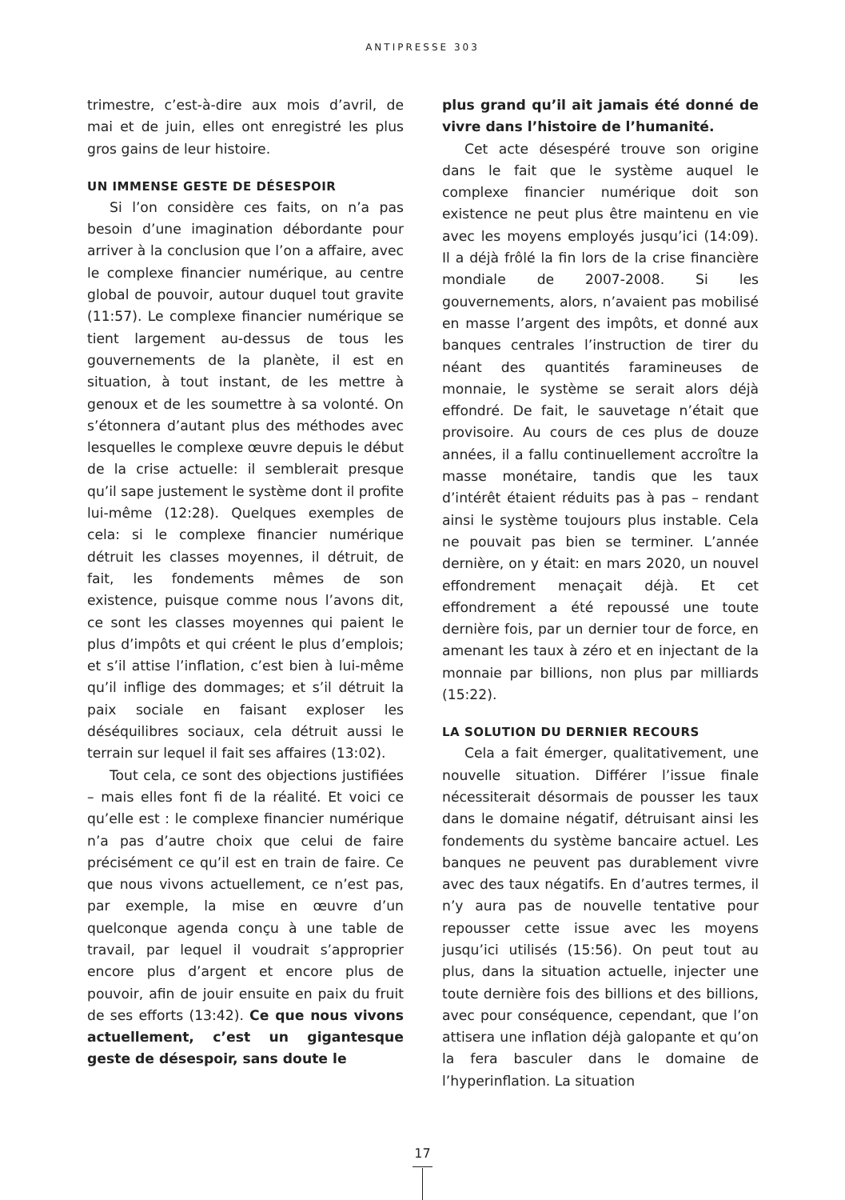ANTIPRESSE 303
trimestre, c’est-à-dire aux mois d’avril, de mai et de juin, elles ont enregistré les plus gros gains de leur histoire.
UN IMMENSE GESTE DE DÉSESPOIR
Si l’on considère ces faits, on n’a pas besoin d’une imagination débordante pour arriver à la conclusion que l’on a affaire, avec le complexe financier numérique, au centre global de pouvoir, autour duquel tout gravite (11:57). Le complexe financier numérique se tient largement au-dessus de tous les gouvernements de la planète, il est en situation, à tout instant, de les mettre à genoux et de les soumettre à sa volonté. On s’étonnera d’autant plus des méthodes avec lesquelles le complexe œuvre depuis le début de la crise actuelle: il semblerait presque qu’il sape justement le système dont il profite lui-même (12:28). Quelques exemples de cela: si le complexe financier numérique détruit les classes moyennes, il détruit, de fait, les fondements mêmes de son existence, puisque comme nous l’avons dit, ce sont les classes moyennes qui paient le plus d’impôts et qui créent le plus d’emplois; et s’il attise l’inflation, c’est bien à lui-même qu’il inflige des dommages; et s’il détruit la paix sociale en faisant exploser les déséquilibres sociaux, cela détruit aussi le terrain sur lequel il fait ses affaires (13:02).
Tout cela, ce sont des objections justifiées – mais elles font fi de la réalité. Et voici ce qu’elle est : le complexe financier numérique n’a pas d’autre choix que celui de faire précisément ce qu’il est en train de faire. Ce que nous vivons actuellement, ce n’est pas, par exemple, la mise en œuvre d’un quelconque agenda conçu à une table de travail, par lequel il voudrait s’approprier encore plus d’argent et encore plus de pouvoir, afin de jouir ensuite en paix du fruit de ses efforts (13:42). Ce que nous vivons actuellement, c’est un gigantesque geste de désespoir, sans doute le
plus grand qu’il ait jamais été donné de vivre dans l’histoire de l’humanité.
Cet acte désespéré trouve son origine dans le fait que le système auquel le complexe financier numérique doit son existence ne peut plus être maintenu en vie avec les moyens employés jusqu’ici (14:09). Il a déjà frôlé la fin lors de la crise financière mondiale de 2007-2008. Si les gouvernements, alors, n’avaient pas mobilisé en masse l’argent des impôts, et donné aux banques centrales l’instruction de tirer du néant des quantités faramineuses de monnaie, le système se serait alors déjà effondré. De fait, le sauvetage n’était que provisoire. Au cours de ces plus de douze années, il a fallu continuellement accroître la masse monétaire, tandis que les taux d’intérêt étaient réduits pas à pas – rendant ainsi le système toujours plus instable. Cela ne pouvait pas bien se terminer. L’année dernière, on y était: en mars 2020, un nouvel effondrement menaçait déjà. Et cet effondrement a été repoussé une toute dernière fois, par un dernier tour de force, en amenant les taux à zéro et en injectant de la monnaie par billions, non plus par milliards (15:22).
LA SOLUTION DU DERNIER RECOURS
Cela a fait émerger, qualitativement, une nouvelle situation. Différer l’issue finale nécessiterait désormais de pousser les taux dans le domaine négatif, détruisant ainsi les fondements du système bancaire actuel. Les banques ne peuvent pas durablement vivre avec des taux négatifs. En d’autres termes, il n’y aura pas de nouvelle tentative pour repousser cette issue avec les moyens jusqu’ici utilisés (15:56). On peut tout au plus, dans la situation actuelle, injecter une toute dernière fois des billions et des billions, avec pour conséquence, cependant, que l’on attisera une inflation déjà galopante et qu’on la fera basculer dans le domaine de l’hyperinflation. La situation
17